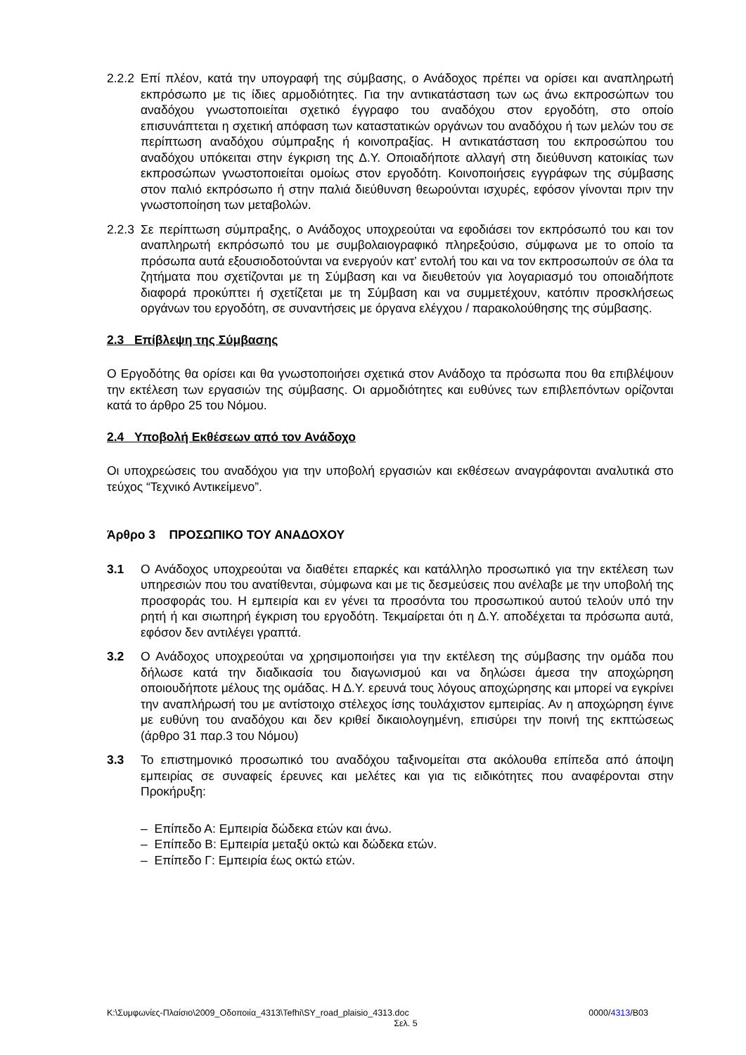2.2.2 Επί πλέον, κατά την υπογραφή της σύμβασης, ο Ανάδοχος πρέπει να ορίσει και αναπληρωτή εκπρόσωπο με τις ίδιες αρμοδιότητες. Για την αντικατάσταση των ως άνω εκπροσώπων του αναδόχου γνωστοποιείται σχετικό έγγραφο του αναδόχου στον εργοδότη, στο οποίο επισυνάπτεται η σχετική απόφαση των καταστατικών οργάνων του αναδόχου ή των μελών του σε περίπτωση αναδόχου σύμπραξης ή κοινοπραξίας. Η αντικατάσταση του εκπροσώπου του αναδόχου υπόκειται στην έγκριση της Δ.Υ. Οποιαδήποτε αλλαγή στη διεύθυνση κατοικίας των εκπροσώπων γνωστοποιείται ομοίως στον εργοδότη. Κοινοποιήσεις εγγράφων της σύμβασης στον παλιό εκπρόσωπο ή στην παλιά διεύθυνση θεωρούνται ισχυρές, εφόσον γίνονται πριν την γνωστοποίηση των μεταβολών.
2.2.3 Σε περίπτωση σύμπραξης, ο Ανάδοχος υποχρεούται να εφοδιάσει τον εκπρόσωπό του και τον αναπληρωτή εκπρόσωπό του με συμβολαιογραφικό πληρεξούσιο, σύμφωνα με το οποίο τα πρόσωπα αυτά εξουσιοδοτούνται να ενεργούν κατ’ εντολή του και να τον εκπροσωπούν σε όλα τα ζητήματα που σχετίζονται με τη Σύμβαση και να διευθετούν για λογαριασμό του οποιαδήποτε διαφορά προκύπτει ή σχετίζεται με τη Σύμβαση και να συμμετέχουν, κατόπιν προσκλήσεως οργάνων του εργοδότη, σε συναντήσεις με όργανα ελέγχου / παρακολούθησης της σύμβασης.
2.3 Επίβλεψη της Σύμβασης
Ο Εργοδότης θα ορίσει και θα γνωστοποιήσει σχετικά στον Ανάδοχο τα πρόσωπα που θα επιβλέψουν την εκτέλεση των εργασιών της σύμβασης. Οι αρμοδιότητες και ευθύνες των επιβλεπόντων ορίζονται κατά το άρθρο 25 του Νόμου.
2.4 Υποβολή Εκθέσεων από τον Ανάδοχο
Οι υποχρεώσεις του αναδόχου για την υποβολή εργασιών και εκθέσεων αναγράφονται αναλυτικά στο τεύχος “Τεχνικό Αντικείμενο”.
Άρθρο 3 ΠΡΟΣΩΠΙΚΟ ΤΟΥ ΑΝΑΔΟΧΟΥ
3.1 Ο Ανάδοχος υποχρεούται να διαθέτει επαρκές και κατάλληλο προσωπικό για την εκτέλεση των υπηρεσιών που του ανατίθενται, σύμφωνα και με τις δεσμεύσεις που ανέλαβε με την υποβολή της προσφοράς του. Η εμπειρία και εν γένει τα προσόντα του προσωπικού αυτού τελούν υπό την ρητή ή και σιωπηρή έγκριση του εργοδότη. Τεκμαίρεται ότι η Δ.Υ. αποδέχεται τα πρόσωπα αυτά, εφόσον δεν αντιλέγει γραπτά.
3.2 Ο Ανάδοχος υποχρεούται να χρησιμοποιήσει για την εκτέλεση της σύμβασης την ομάδα που δήλωσε κατά την διαδικασία του διαγωνισμού και να δηλώσει άμεσα την αποχώρηση οποιουδήποτε μέλους της ομάδας. Η Δ.Υ. ερευνά τους λόγους αποχώρησης και μπορεί να εγκρίνει την αναπλήρωσή του με αντίστοιχο στέλεχος ίσης τουλάχιστον εμπειρίας. Αν η αποχώρηση έγινε με ευθύνη του αναδόχου και δεν κριθεί δικαιολογημένη, επισύρει την ποινή της εκπτώσεως (άρθρο 31 παρ.3 του Νόμου)
3.3 Το επιστημονικό προσωπικό του αναδόχου ταξινομείται στα ακόλουθα επίπεδα από άποψη εμπειρίας σε συναφείς έρευνες και μελέτες και για τις ειδικότητες που αναφέρονται στην Προκήρυξη:
– Επίπεδο Α: Εμπειρία δώδεκα ετών και άνω.
– Επίπεδο Β: Εμπειρία μεταξύ οκτώ και δώδεκα ετών.
– Επίπεδο Γ: Εμπειρία έως οκτώ ετών.
K:\Συμφωνίες-Πλαίσιο\2009_Οδοποιία_4313\Tefhi\SY_road_plaisio_4313.doc 0000/4313/B03
Σελ. 5